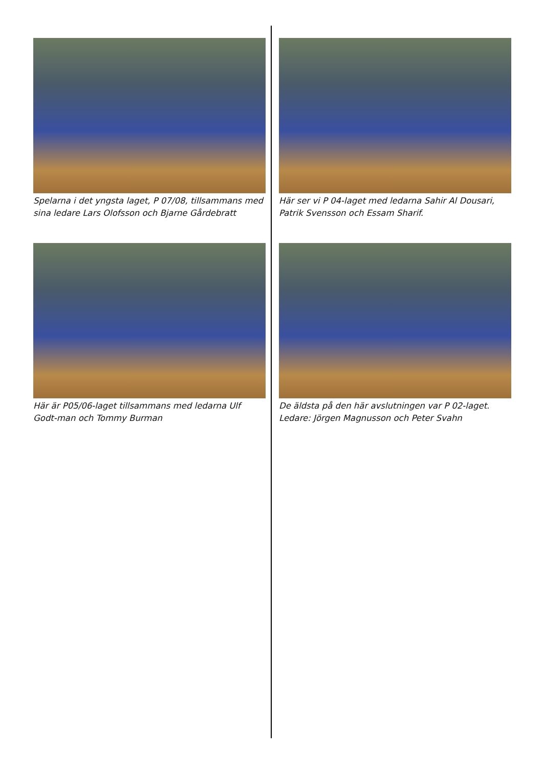Spelarna i det yngsta laget, P 07/08, tillsammans med sina ledare Lars Olofsson och Bjarne Gårdebratt
Här ser vi P 04-laget med ledarna Sahir Al Dousari, Patrik Svensson och Essam Sharif.
Här är P05/06-laget tillsammans med ledarna Ulf Godt-man och Tommy Burman
De äldsta på den här avslutningen var P 02-laget. Ledare: Jörgen Magnusson och Peter Svahn